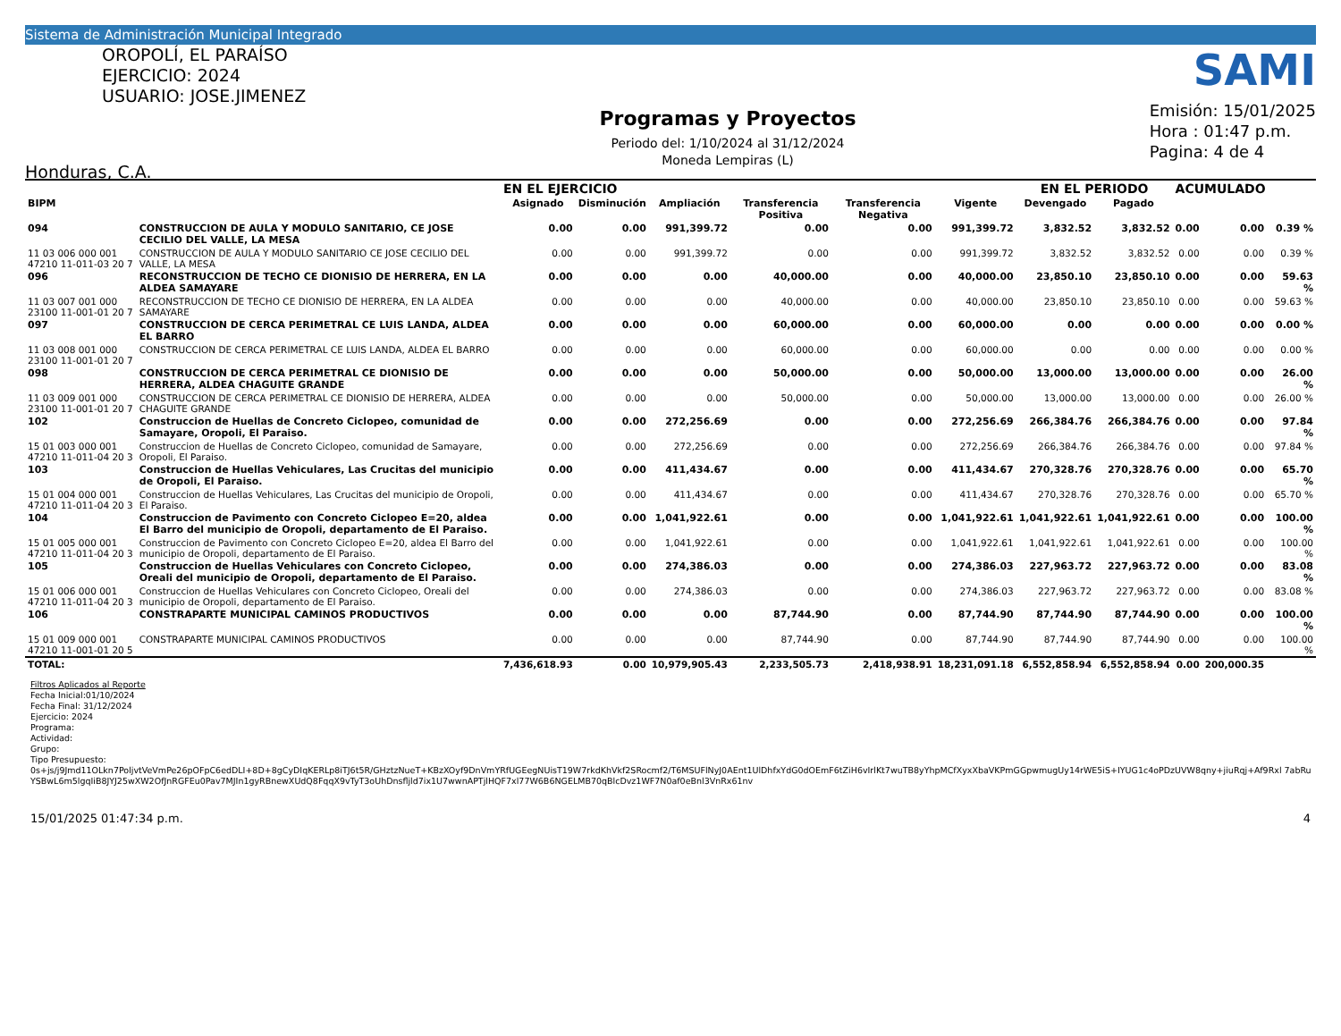Sistema de Administración Municipal Integrado
OROPOLÍ, EL PARAÍSO
EJERCICIO: 2024
USUARIO: JOSE.JIMENEZ
Honduras, C.A.
Programas y Proyectos
Periodo del: 1/10/2024 al 31/12/2024
Moneda Lempiras (L)
SAMI
Emisión: 15/01/2025
Hora : 01:47 p.m.
Pagina: 4 de 4
| | | EN EL EJERCICIO | | | | | | EN EL PERIODO | | ACUMULADO | | |
| --- | --- | --- | --- | --- | --- | --- | --- | --- | --- | --- | --- | --- |
| BIPM | | Asignado | Disminución | Ampliación | Transferencia Positiva | Transferencia Negativa | Vigente | Devengado | Pagado | | | |
| 094 | CONSTRUCCION DE AULA Y MODULO SANITARIO, CE JOSE CECILIO DEL VALLE, LA MESA | 0.00 | 0.00 | 991,399.72 | 0.00 | 0.00 | 991,399.72 | 3,832.52 | 3,832.52 | 0.00 | 0.00 | 0.39 % |
| 11 03 006 000 001 47210 11-011-03 20 7 | CONSTRUCCION DE AULA Y MODULO SANITARIO CE JOSE CECILIO DEL VALLE, LA MESA | 0.00 | 0.00 | 991,399.72 | 0.00 | 0.00 | 991,399.72 | 3,832.52 | 3,832.52 | 0.00 | 0.00 | 0.39 % |
| 096 | RECONSTRUCCION DE TECHO CE DIONISIO DE HERRERA, EN LA ALDEA SAMAYARE | 0.00 | 0.00 | 0.00 | 40,000.00 | 0.00 | 40,000.00 | 23,850.10 | 23,850.10 | 0.00 | 0.00 | 59.63 % |
| 11 03 007 001 000 23100 11-001-01 20 7 | RECONSTRUCCION DE TECHO CE DIONISIO DE HERRERA, EN LA ALDEA SAMAYARE | 0.00 | 0.00 | 0.00 | 40,000.00 | 0.00 | 40,000.00 | 23,850.10 | 23,850.10 | 0.00 | 0.00 | 59.63 % |
| 097 | CONSTRUCCION DE CERCA PERIMETRAL CE LUIS LANDA, ALDEA EL BARRO | 0.00 | 0.00 | 0.00 | 60,000.00 | 0.00 | 60,000.00 | 0.00 | 0.00 | 0.00 | 0.00 | 0.00 % |
| 11 03 008 001 000 23100 11-001-01 20 7 | CONSTRUCCION DE CERCA PERIMETRAL CE LUIS LANDA, ALDEA EL BARRO | 0.00 | 0.00 | 0.00 | 60,000.00 | 0.00 | 60,000.00 | 0.00 | 0.00 | 0.00 | 0.00 | 0.00 % |
| 098 | CONSTRUCCION DE CERCA PERIMETRAL CE DIONISIO DE HERRERA, ALDEA CHAGUITE GRANDE | 0.00 | 0.00 | 0.00 | 50,000.00 | 0.00 | 50,000.00 | 13,000.00 | 13,000.00 | 0.00 | 0.00 | 26.00 % |
| 11 03 009 001 000 23100 11-001-01 20 7 | CONSTRUCCION DE CERCA PERIMETRAL CE DIONISIO DE HERRERA, ALDEA CHAGUITE GRANDE | 0.00 | 0.00 | 0.00 | 50,000.00 | 0.00 | 50,000.00 | 13,000.00 | 13,000.00 | 0.00 | 0.00 | 26.00 % |
| 102 | Construccion de Huellas de Concreto Ciclopeo, comunidad de Samayare, Oropoli, El Paraiso. | 0.00 | 0.00 | 272,256.69 | 0.00 | 0.00 | 272,256.69 | 266,384.76 | 266,384.76 | 0.00 | 0.00 | 97.84 % |
| 15 01 003 000 001 47210 11-011-04 20 3 | Construccion de Huellas de Concreto Ciclopeo, comunidad de Samayare, Oropoli, El Paraiso. | 0.00 | 0.00 | 272,256.69 | 0.00 | 0.00 | 272,256.69 | 266,384.76 | 266,384.76 | 0.00 | 0.00 | 97.84 % |
| 103 | Construccion de Huellas Vehiculares, Las Crucitas del municipio de Oropoli, El Paraiso. | 0.00 | 0.00 | 411,434.67 | 0.00 | 0.00 | 411,434.67 | 270,328.76 | 270,328.76 | 0.00 | 0.00 | 65.70 % |
| 15 01 004 000 001 47210 11-011-04 20 3 | Construccion de Huellas Vehiculares, Las Crucitas del municipio de Oropoli, El Paraiso. | 0.00 | 0.00 | 411,434.67 | 0.00 | 0.00 | 411,434.67 | 270,328.76 | 270,328.76 | 0.00 | 0.00 | 65.70 % |
| 104 | Construccion de Pavimento con Concreto Ciclopeo E=20, aldea El Barro del municipio de Oropoli, departamento de El Paraiso. | 0.00 | 0.00 | 1,041,922.61 | 0.00 | 0.00 | 1,041,922.61 | 1,041,922.61 | 1,041,922.61 | 0.00 | 0.00 | 100.00 % |
| 15 01 005 000 001 47210 11-011-04 20 3 | Construccion de Pavimento con Concreto Ciclopeo E=20, aldea El Barro del municipio de Oropoli, departamento de El Paraiso. | 0.00 | 0.00 | 1,041,922.61 | 0.00 | 0.00 | 1,041,922.61 | 1,041,922.61 | 1,041,922.61 | 0.00 | 0.00 | 100.00 % |
| 105 | Construccion de Huellas Vehiculares con Concreto Ciclopeo, Oreali del municipio de Oropoli, departamento de El Paraiso. | 0.00 | 0.00 | 274,386.03 | 0.00 | 0.00 | 274,386.03 | 227,963.72 | 227,963.72 | 0.00 | 0.00 | 83.08 % |
| 15 01 006 000 001 47210 11-011-04 20 3 | Construccion de Huellas Vehiculares con Concreto Ciclopeo, Oreali del municipio de Oropoli, departamento de El Paraiso. | 0.00 | 0.00 | 274,386.03 | 0.00 | 0.00 | 274,386.03 | 227,963.72 | 227,963.72 | 0.00 | 0.00 | 83.08 % |
| 106 | CONSTRAPARTE MUNICIPAL CAMINOS PRODUCTIVOS | 0.00 | 0.00 | 0.00 | 87,744.90 | 0.00 | 87,744.90 | 87,744.90 | 87,744.90 | 0.00 | 0.00 | 100.00 % |
| 15 01 009 000 001 47210 11-001-01 20 5 | CONSTRAPARTE MUNICIPAL CAMINOS PRODUCTIVOS | 0.00 | 0.00 | 0.00 | 87,744.90 | 0.00 | 87,744.90 | 87,744.90 | 87,744.90 | 0.00 | 0.00 | 100.00 % |
| TOTAL: | | 7,436,618.93 | 0.00 | 10,979,905.43 | 2,233,505.73 | 2,418,938.91 | 18,231,091.18 | 6,552,858.94 | 6,552,858.94 | 0.00 | 200,000.35 | |
Filtros Aplicados al Reporte
Fecha Inicial:01/10/2024
Fecha Final: 31/12/2024
Ejercicio: 2024
Programa:
Actividad:
Grupo:
Tipo Presupuesto:
0s+js/j9Jmd11OLkn7PoljvtVeVmPe26pOFpC6edDLI+8D+8gCyDIqKERLp8iTJ6t5R/GHztzNueT+KBzXOyf9DnVmYRfUGEegNUisT19W7rkdKhVkf2SRocmf2/T6MSUFlNyJ0AEnt1UlDhfxYdG0dOEmF6tZiH6vIrlKt7wuTB8yYhpMCfXyxXbaVKPmGGpwmugUy14rWE5iS+IYUG1c4oPDzUVW8qny+jiuRqj+Af9Rxl 7abRuYSBwL6m5lgqIiB8JYJ25wXW2OfJnRGFEu0Pav7MJIn1gyRBnewXUdQ8FqqX9vTyT3oUhDnsfljld7ix1U7wwnAPTjlHQF7xl77W6B6NGELMB70qBlcDvz1WF7N0af0eBnl3VnRx61nv
15/01/2025 01:47:34 p.m. 4